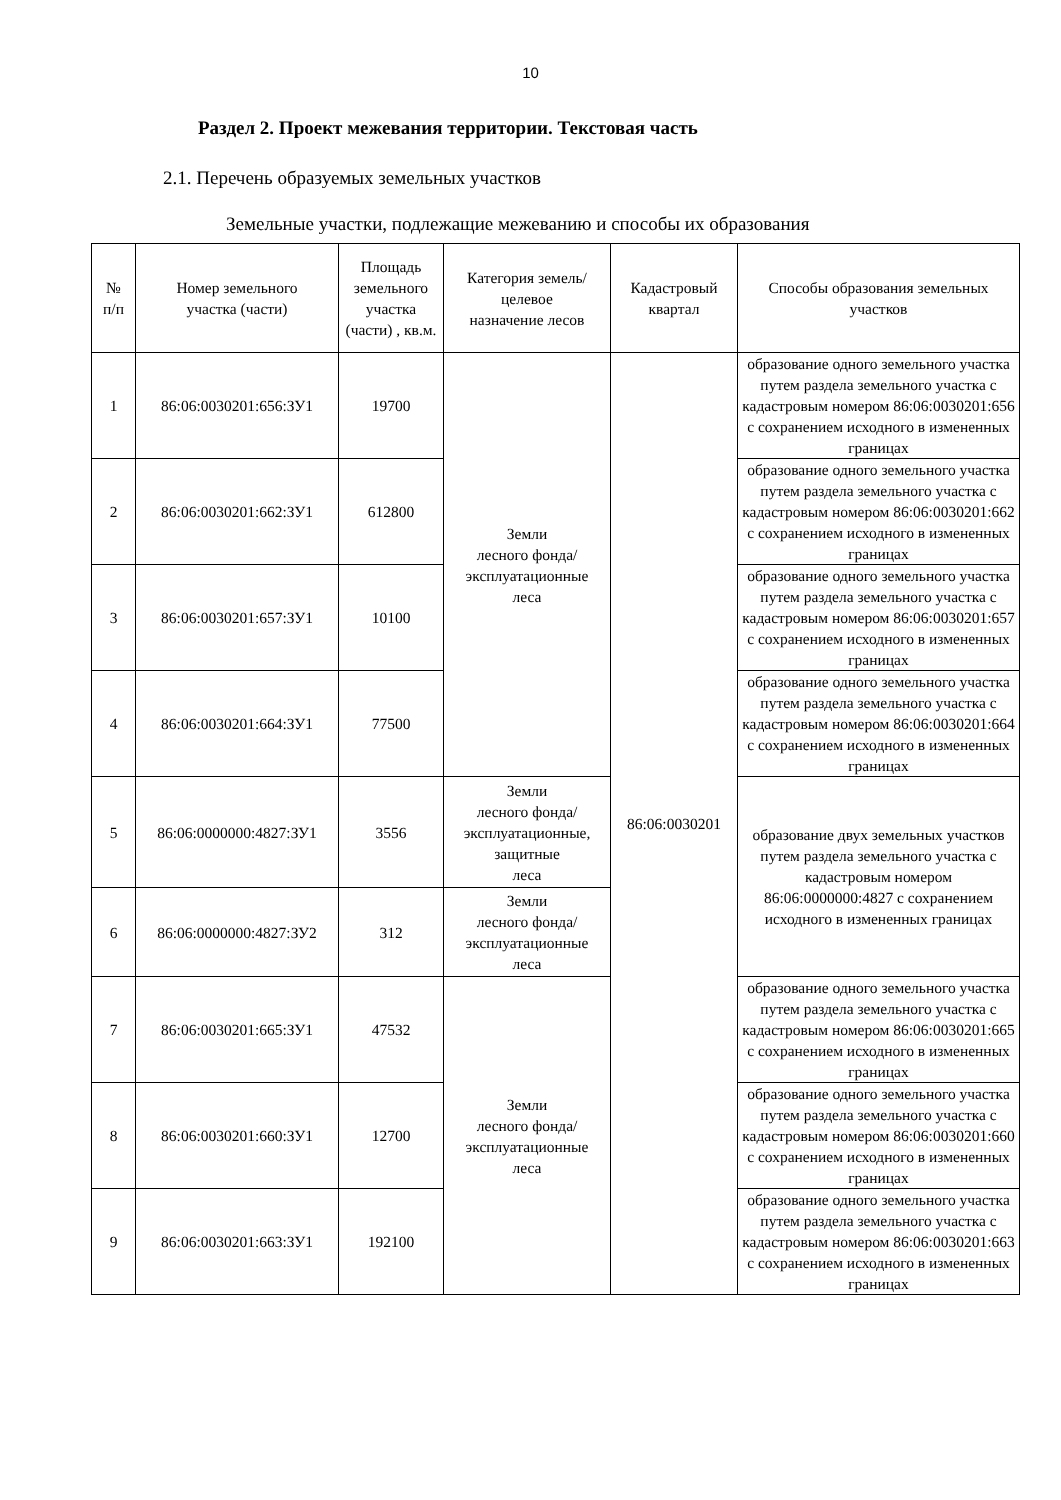10
Раздел 2. Проект межевания территории. Текстовая часть
2.1. Перечень образуемых земельных участков
Земельные участки, подлежащие межеванию и способы их образования
| № п/п | Номер земельного участка (части) | Площадь земельного участка (части) , кв.м. | Категория земель/ целевое назначение лесов | Кадастровый квартал | Способы образования земельных участков |
| --- | --- | --- | --- | --- | --- |
| 1 | 86:06:0030201:656:ЗУ1 | 19700 | Земли лесного фонда/ эксплуатационные леса | 86:06:0030201 | образование одного земельного участка путем раздела земельного участка с кадастровым номером 86:06:0030201:656 с сохранением исходного в измененных границах |
| 2 | 86:06:0030201:662:ЗУ1 | 612800 | | | образование одного земельного участка путем раздела земельного участка с кадастровым номером 86:06:0030201:662 с сохранением исходного в измененных границах |
| 3 | 86:06:0030201:657:ЗУ1 | 10100 | | | образование одного земельного участка путем раздела земельного участка с кадастровым номером 86:06:0030201:657 с сохранением исходного в измененных границах |
| 4 | 86:06:0030201:664:ЗУ1 | 77500 | | | образование одного земельного участка путем раздела земельного участка с кадастровым номером 86:06:0030201:664 с сохранением исходного в измененных границах |
| 5 | 86:06:0000000:4827:ЗУ1 | 3556 | Земли лесного фонда/ эксплуатационные, защитные леса | | образование двух земельных участков путем раздела земельного участка с кадастровым номером 86:06:0000000:4827 с сохранением исходного в измененных границах |
| 6 | 86:06:0000000:4827:ЗУ2 | 312 | Земли лесного фонда/ эксплуатационные леса | | |
| 7 | 86:06:0030201:665:ЗУ1 | 47532 | Земли лесного фонда/ эксплуатационные леса | | образование одного земельного участка путем раздела земельного участка с кадастровым номером 86:06:0030201:665 с сохранением исходного в измененных границах |
| 8 | 86:06:0030201:660:ЗУ1 | 12700 | | | образование одного земельного участка путем раздела земельного участка с кадастровым номером 86:06:0030201:660 с сохранением исходного в измененных границах |
| 9 | 86:06:0030201:663:ЗУ1 | 192100 | | | образование одного земельного участка путем раздела земельного участка с кадастровым номером 86:06:0030201:663 с сохранением исходного в измененных границах |